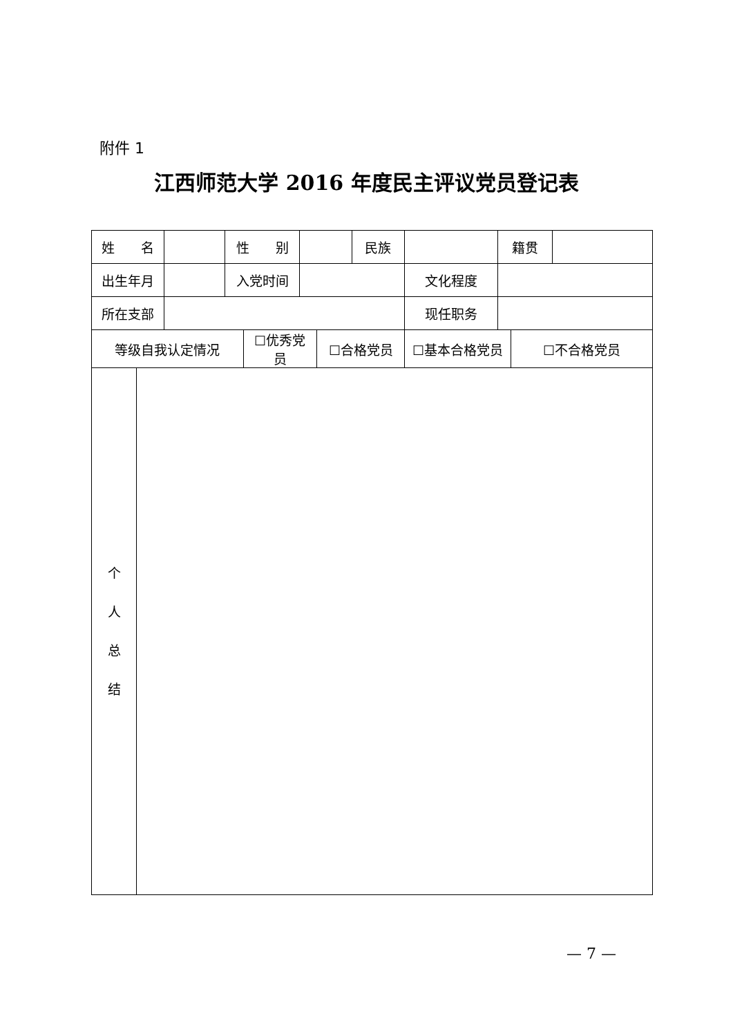附件 1
江西师范大学 2016 年度民主评议党员登记表
| 姓 名 | | | 性 别 | | | | 民族 | | 籍贯 | | |
| 出生年月 | | | 入党时间 | | | | | 文化程度 | | | |
| 所在支部 | | | | | | | | 现任职务 | | | |
| 等级自我认定情况 | | | | ☐优秀党员 | | ☐合格党员 | | ☐基本合格党员 | | ☐不合格党员 | |
| 个 人 总 结 | | | | | | | | | | | |
— 7 —